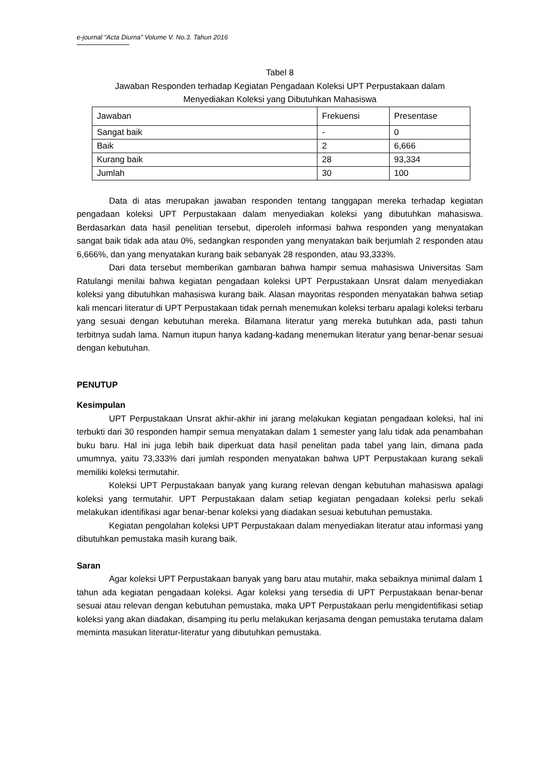e-journal “Acta Diurna” Volume V. No.3. Tahun 2016
Tabel 8
Jawaban Responden terhadap Kegiatan Pengadaan Koleksi UPT Perpustakaan dalam
Menyediakan Koleksi yang Dibutuhkan Mahasiswa
| Jawaban | Frekuensi | Presentase |
| Sangat baik | - | 0 |
| Baik | 2 | 6,666 |
| Kurang baik | 28 | 93,334 |
| Jumlah | 30 | 100 |
Data di atas merupakan jawaban responden tentang tanggapan mereka terhadap kegiatan pengadaan koleksi UPT Perpustakaan dalam menyediakan koleksi yang dibutuhkan mahasiswa. Berdasarkan data hasil penelitian tersebut, diperoleh informasi bahwa responden yang menyatakan sangat baik tidak ada atau 0%, sedangkan responden yang menyatakan baik berjumlah 2 responden atau 6,666%, dan yang menyatakan kurang baik sebanyak 28 responden, atau 93,333%.
Dari data tersebut memberikan gambaran bahwa hampir semua mahasiswa Universitas Sam Ratulangi menilai bahwa kegiatan pengadaan koleksi UPT Perpustakaan Unsrat dalam menyediakan koleksi yang dibutuhkan mahasiswa kurang baik. Alasan mayoritas responden menyatakan bahwa setiap kali mencari literatur di UPT Perpustakaan tidak pernah menemukan koleksi terbaru apalagi koleksi terbaru yang sesuai dengan kebutuhan mereka. Bilamana literatur yang mereka butuhkan ada, pasti tahun terbitnya sudah lama. Namun itupun hanya kadang-kadang menemukan literatur yang benar-benar sesuai dengan kebutuhan.
PENUTUP
Kesimpulan
UPT Perpustakaan Unsrat akhir-akhir ini jarang melakukan kegiatan pengadaan koleksi, hal ini terbukti dari 30 responden hampir semua menyatakan dalam 1 semester yang lalu tidak ada penambahan buku baru. Hal ini juga lebih baik diperkuat data hasil penelitan pada tabel yang lain, dimana pada umumnya, yaitu 73,333% dari jumlah responden menyatakan bahwa UPT Perpustakaan kurang sekali memiliki koleksi termutahir.
Koleksi UPT Perpustakaan banyak yang kurang relevan dengan kebutuhan mahasiswa apalagi koleksi yang termutahir. UPT Perpustakaan dalam setiap kegiatan pengadaan koleksi perlu sekali melakukan identifikasi agar benar-benar koleksi yang diadakan sesuai kebutuhan pemustaka.
Kegiatan pengolahan koleksi UPT Perpustakaan dalam menyediakan literatur atau informasi yang dibutuhkan pemustaka masih kurang baik.
Saran
Agar koleksi UPT Perpustakaan banyak yang baru atau mutahir, maka sebaiknya minimal dalam 1 tahun ada kegiatan pengadaan koleksi. Agar koleksi yang tersedia di UPT Perpustakaan benar-benar sesuai atau relevan dengan kebutuhan pemustaka, maka UPT Perpustakaan perlu mengidentifikasi setiap koleksi yang akan diadakan, disamping itu perlu melakukan kerjasama dengan pemustaka terutama dalam meminta masukan literatur-literatur yang dibutuhkan pemustaka.